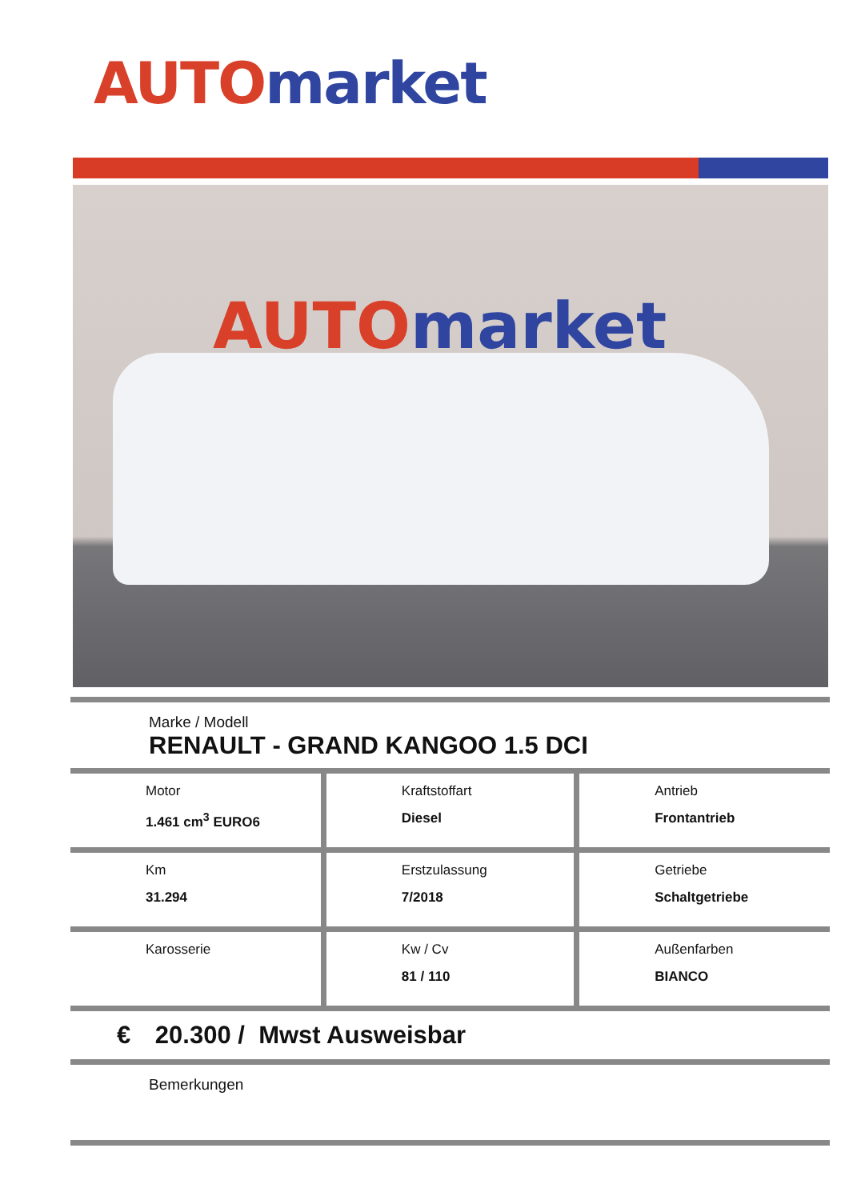AUTO market
AUTO market
Marke / Modell
RENAULT - GRAND KANGOO 1.5 DCI
| Motor 1.461 cm<sup>3</sup> EURO6 | Kraftstoffart Diesel | Antrieb Frontantrieb |
| Km 31.294 | Erstzulassung 7/2018 | Getriebe Schaltgetriebe |
| Karosserie | Kw / Cv 81 / 110 | Außenfarben BIANCO |
€ 20.300 / Mwst Ausweisbar
Bemerkungen